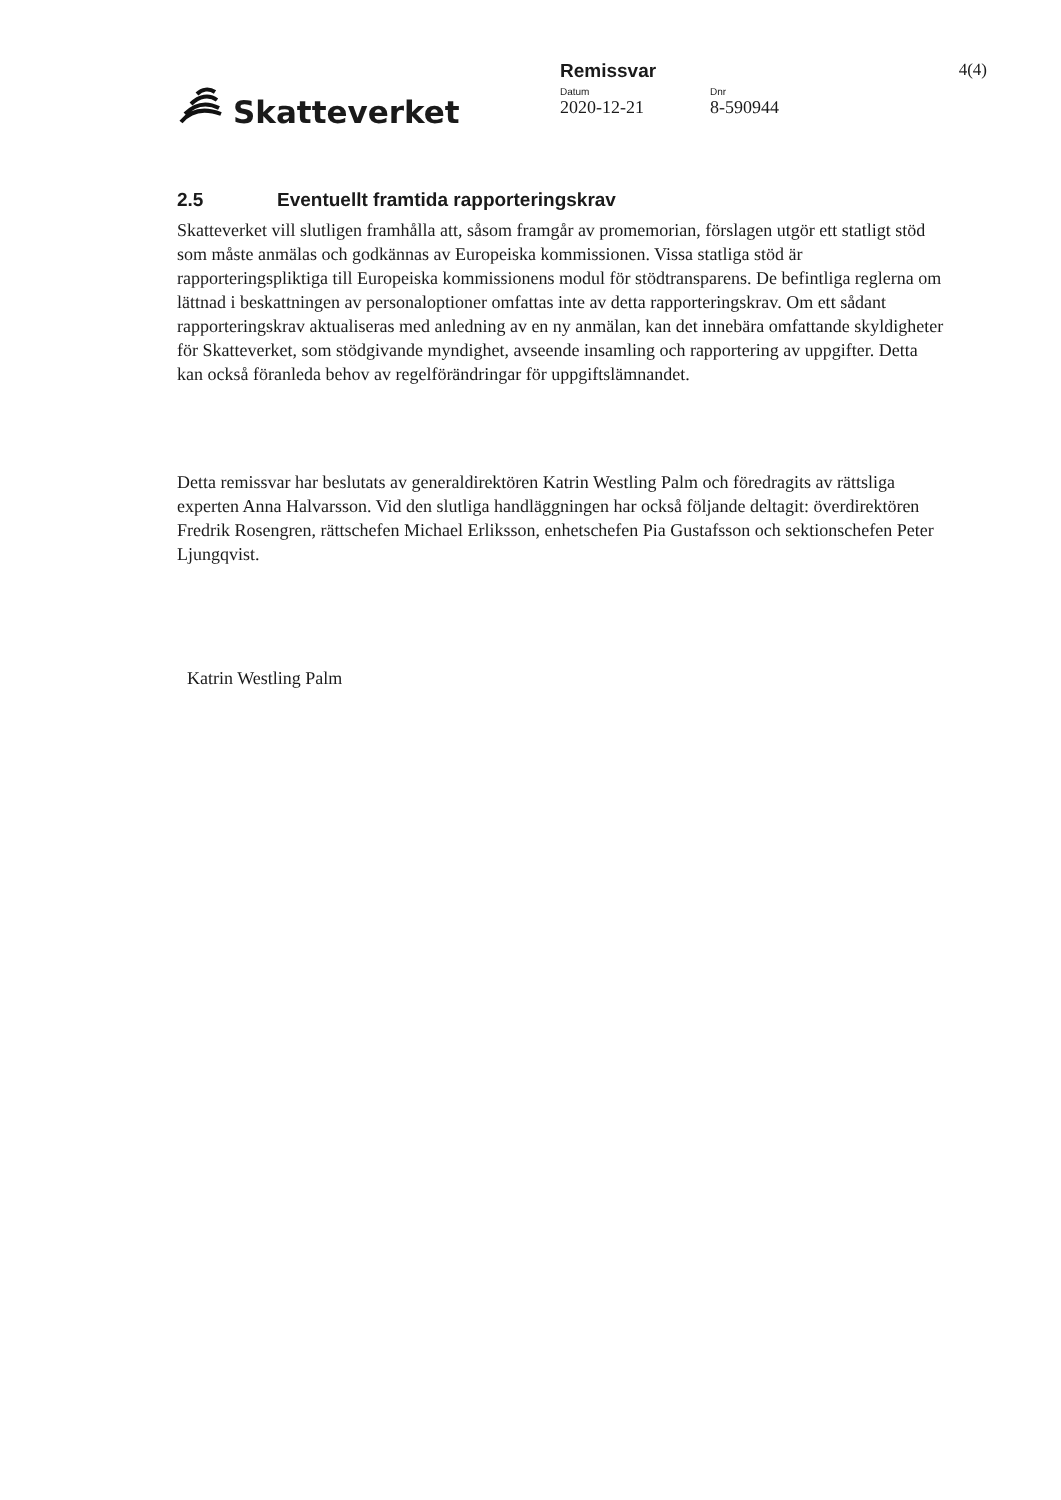Skatteverket
Remissvar
Datum Dnr
2020-12-21 8-590944
4(4)
2.5 Eventuellt framtida rapporteringskrav
Skatteverket vill slutligen framhålla att, såsom framgår av promemorian, förslagen utgör ett statligt stöd som måste anmälas och godkännas av Europeiska kommissionen. Vissa statliga stöd är rapporteringspliktiga till Europeiska kommissionens modul för stödtransparens. De befintliga reglerna om lättnad i beskattningen av personaloptioner omfattas inte av detta rapporteringskrav. Om ett sådant rapporteringskrav aktualiseras med anledning av en ny anmälan, kan det innebära omfattande skyldigheter för Skatteverket, som stödgivande myndighet, avseende insamling och rapportering av uppgifter. Detta kan också föranleda behov av regelförändringar för uppgiftslämnandet.
Detta remissvar har beslutats av generaldirektören Katrin Westling Palm och föredragits av rättsliga experten Anna Halvarsson. Vid den slutliga handläggningen har också följande deltagit: överdirektören Fredrik Rosengren, rättschefen Michael Erliksson, enhetschefen Pia Gustafsson och sektionschefen Peter Ljungqvist.
Katrin Westling Palm